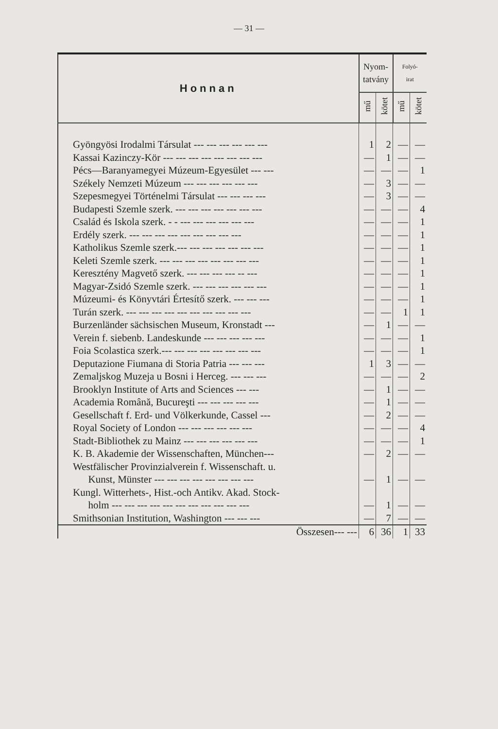— 31 —
| Honnan | Nyom- tatvány | | Folyó- irat | |
| --- | --- | --- | --- | --- |
| | mű | kötet | mű | kötet |
| Gyöngyösi Irodalmi Társulat --- --- --- --- --- --- | 1 | 2 | — | — |
| Kassai Kazinczy-Kör --- --- --- --- --- --- --- --- | — | 1 | — | — |
| Pécs—Baranyamegyei Múzeum-Egyesület --- --- | — | — | — | 1 |
| Székely Nemzeti Múzeum --- --- --- --- --- --- | — | 3 | — | — |
| Szepesmegyei Történelmi Társulat --- --- --- --- | — | 3 | — | — |
| Budapesti Szemle szerk. --- --- --- --- --- --- --- | — | — | — | 4 |
| Család és Iskola szerk. - - --- --- --- --- --- --- | — | — | — | 1 |
| Erdély szerk. --- --- --- --- --- --- --- --- --- | — | — | — | 1 |
| Katholikus Szemle szerk.--- --- --- --- --- --- --- | — | — | — | 1 |
| Keleti Szemle szerk. --- --- --- --- --- --- --- --- | — | — | — | 1 |
| Keresztény Magvető szerk. --- --- --- --- -- --- | — | — | — | 1 |
| Magyar-Zsidó Szemle szerk. --- --- --- --- --- --- | — | — | — | 1 |
| Múzeumi- és Könyvtári Értesítő szerk. --- --- --- | — | — | — | 1 |
| Turán szerk. --- --- --- --- --- --- --- --- --- --- | — | — | 1 | 1 |
| Burzenländer sächsischen Museum, Kronstadt --- | — | 1 | — | — |
| Verein f. siebenb. Landeskunde --- --- --- --- --- | — | — | — | 1 |
| Foia Scolastica szerk.--- --- --- --- --- --- --- --- | — | — | — | 1 |
| Deputazione Fiumana di Storia Patria --- --- --- | 1 | 3 | — | — |
| Zemaljskog Muzeja u Bosni i Herceg. --- --- --- | — | — | — | 2 |
| Brooklyn Institute of Arts and Sciences --- --- | — | 1 | — | — |
| Academia Română, Bucureşti --- --- --- --- --- | — | 1 | — | — |
| Gesellschaft f. Erd- und Völkerkunde, Cassel --- | — | 2 | — | — |
| Royal Society of London --- --- --- --- --- --- | — | — | — | 4 |
| Stadt-Bibliothek zu Mainz --- --- --- --- --- --- | — | — | — | 1 |
| K. B. Akademie der Wissenschaften, München--- | — | 2 | — | — |
| Westfälischer Provinzialverein f. Wissenschaft. u. Kunst, Münster --- --- --- --- --- --- --- --- | — | 1 | — | — |
| Kungl. Witterhets-, Hist.-och Antikv. Akad. Stock- holm --- --- --- --- --- --- --- --- --- --- --- | — | 1 | — | — |
| Smithsonian Institution, Washington --- --- --- | — | 7 | — | — |
| Összesen--- --- | 6 | 36 | 1 | 33 |